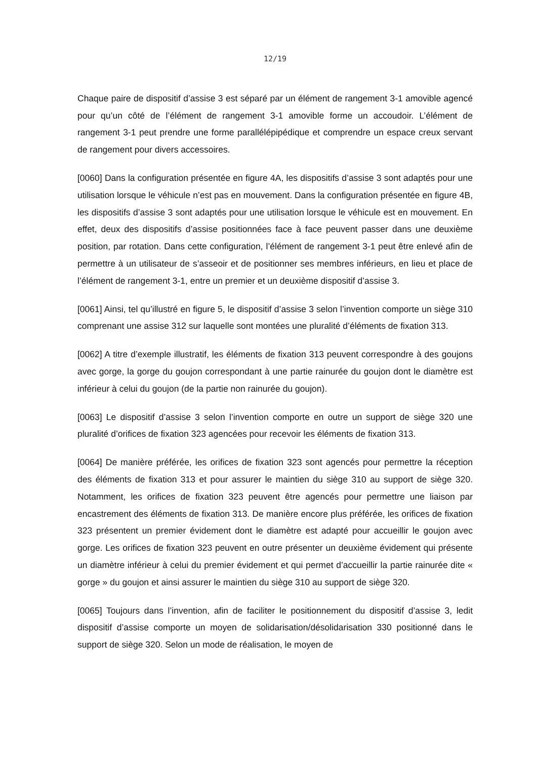12/19
Chaque paire de dispositif d’assise 3 est séparé par un élément de rangement 3-1 amovible agencé pour qu’un côté de l’élément de rangement 3-1 amovible forme un accoudoir. L’élément de rangement 3-1 peut prendre une forme parallélépipédique et comprendre un espace creux servant de rangement pour divers accessoires.
[0060] Dans la configuration présentée en figure 4A, les dispositifs d’assise 3 sont adaptés pour une utilisation lorsque le véhicule n’est pas en mouvement. Dans la configuration présentée en figure 4B, les dispositifs d’assise 3 sont adaptés pour une utilisation lorsque le véhicule est en mouvement. En effet, deux des dispositifs d’assise positionnées face à face peuvent passer dans une deuxième position, par rotation. Dans cette configuration, l’élément de rangement 3-1 peut être enlevé afin de permettre à un utilisateur de s’asseoir et de positionner ses membres inférieurs, en lieu et place de l’élément de rangement 3-1, entre un premier et un deuxième dispositif d’assise 3.
[0061] Ainsi, tel qu’illustré en figure 5, le dispositif d’assise 3 selon l’invention comporte un siège 310 comprenant une assise 312 sur laquelle sont montées une pluralité d’éléments de fixation 313.
[0062] A titre d’exemple illustratif, les éléments de fixation 313 peuvent correspondre à des goujons avec gorge, la gorge du goujon correspondant à une partie rainurée du goujon dont le diamètre est inférieur à celui du goujon (de la partie non rainurée du goujon).
[0063] Le dispositif d’assise 3 selon l’invention comporte en outre un support de siège 320 une pluralité d’orifices de fixation 323 agencées pour recevoir les éléments de fixation 313.
[0064] De manière préférée, les orifices de fixation 323 sont agencés pour permettre la réception des éléments de fixation 313 et pour assurer le maintien du siège 310 au support de siège 320. Notamment, les orifices de fixation 323 peuvent être agencés pour permettre une liaison par encastrement des éléments de fixation 313. De manière encore plus préférée, les orifices de fixation 323 présentent un premier évidement dont le diamètre est adapté pour accueillir le goujon avec gorge. Les orifices de fixation 323 peuvent en outre présenter un deuxième évidement qui présente un diamètre inférieur à celui du premier évidement et qui permet d’accueillir la partie rainurée dite « gorge » du goujon et ainsi assurer le maintien du siège 310 au support de siège 320.
[0065] Toujours dans l’invention, afin de faciliter le positionnement du dispositif d’assise 3, ledit dispositif d’assise comporte un moyen de solidarisation/désolidarisation 330 positionné dans le support de siège 320. Selon un mode de réalisation, le moyen de